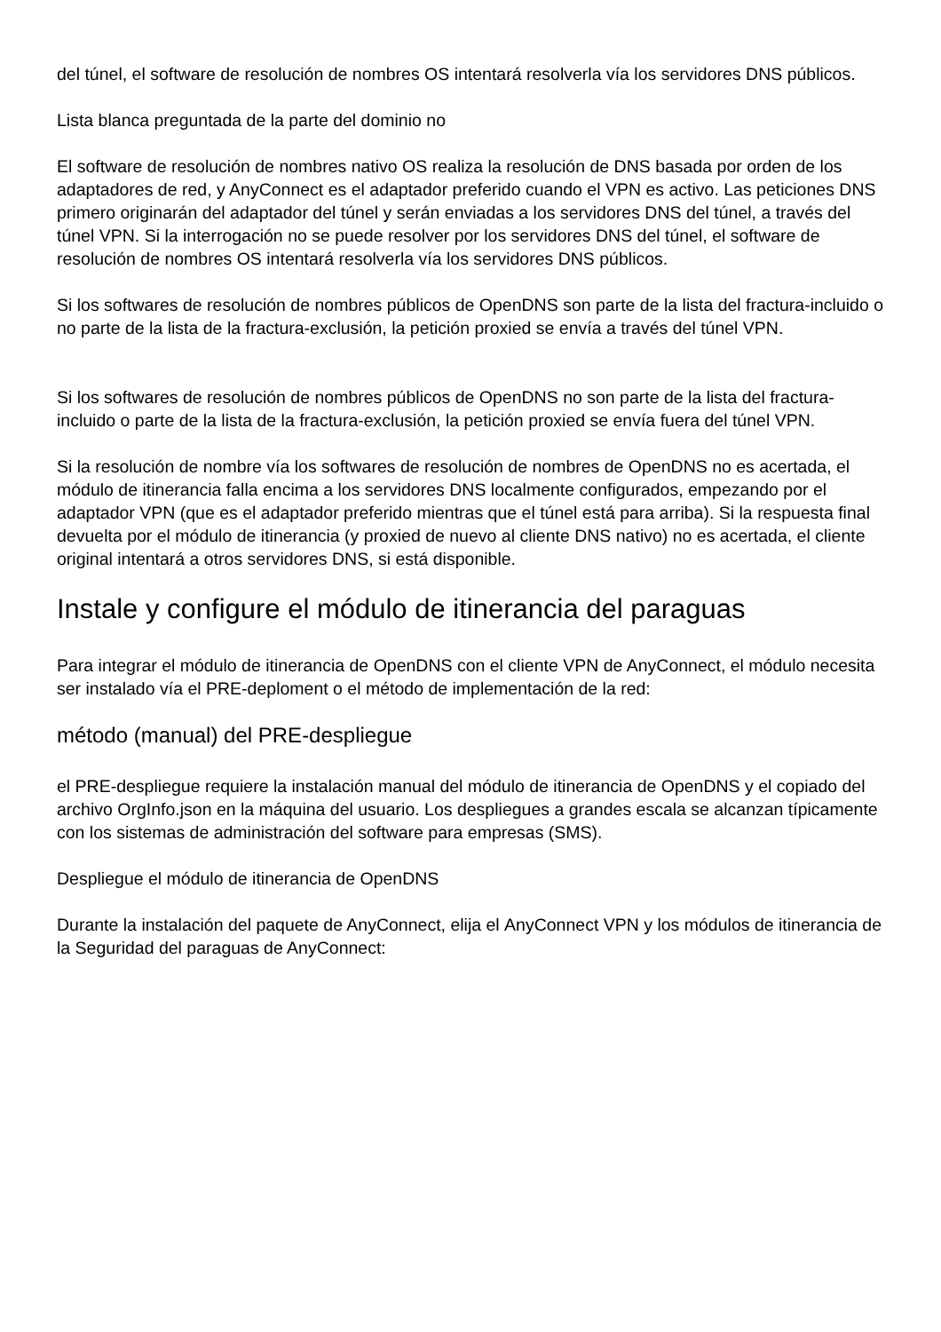del túnel, el software de resolución de nombres OS intentará resolverla vía los servidores DNS públicos.
Lista blanca preguntada de la parte del dominio no
El software de resolución de nombres nativo OS realiza la resolución de DNS basada por orden de los adaptadores de red, y AnyConnect es el adaptador preferido cuando el VPN es activo. Las peticiones DNS primero originarán del adaptador del túnel y serán enviadas a los servidores DNS del túnel, a través del túnel VPN. Si la interrogación no se puede resolver por los servidores DNS del túnel, el software de resolución de nombres OS intentará resolverla vía los servidores DNS públicos.
Si los softwares de resolución de nombres públicos de OpenDNS son parte de la lista del fractura-incluido o no parte de la lista de la fractura-exclusión, la petición proxied se envía a través del túnel VPN.
Si los softwares de resolución de nombres públicos de OpenDNS no son parte de la lista del fractura-incluido o parte de la lista de la fractura-exclusión, la petición proxied se envía fuera del túnel VPN.
Si la resolución de nombre vía los softwares de resolución de nombres de OpenDNS no es acertada, el módulo de itinerancia falla encima a los servidores DNS localmente configurados, empezando por el adaptador VPN (que es el adaptador preferido mientras que el túnel está para arriba). Si la respuesta final devuelta por el módulo de itinerancia (y proxied de nuevo al cliente DNS nativo) no es acertada, el cliente original intentará a otros servidores DNS, si está disponible.
Instale y configure el módulo de itinerancia del paraguas
Para integrar el módulo de itinerancia de OpenDNS con el cliente VPN de AnyConnect, el módulo necesita ser instalado vía el PRE-deploment o el método de implementación de la red:
método (manual) del PRE-despliegue
el PRE-despliegue requiere la instalación manual del módulo de itinerancia de OpenDNS y el copiado del archivo OrgInfo.json en la máquina del usuario. Los despliegues a grandes escala se alcanzan típicamente con los sistemas de administración del software para empresas (SMS).
Despliegue el módulo de itinerancia de OpenDNS
Durante la instalación del paquete de AnyConnect, elija el AnyConnect VPN y los módulos de itinerancia de la Seguridad del paraguas de AnyConnect: